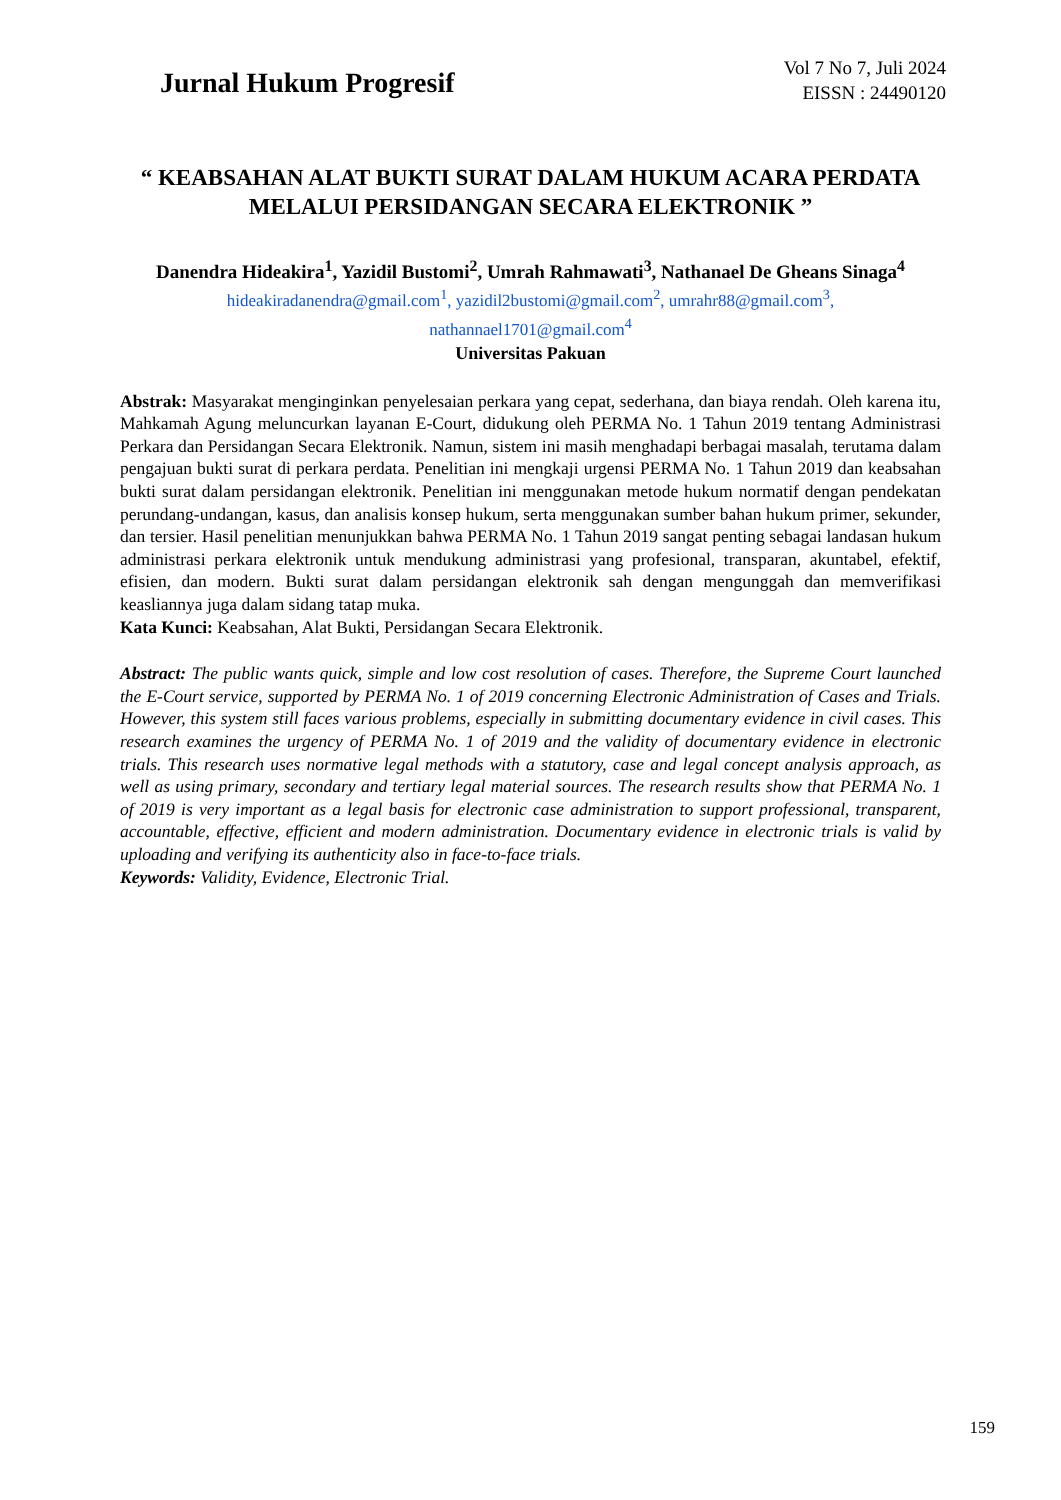Jurnal Hukum Progresif
Vol 7 No 7, Juli 2024
EISSN : 24490120
“ KEABSAHAN ALAT BUKTI SURAT DALAM HUKUM ACARA PERDATA MELALUI PERSIDANGAN SECARA ELEKTRONIK ”
Danendra Hideakira<sup>1</sup>, Yazidil Bustomi<sup>2</sup>, Umrah Rahmawati<sup>3</sup>, Nathanael De Gheans Sinaga<sup>4</sup>
hideakiradanendra@gmail.com<sup>1</sup>, yazidil2bustomi@gmail.com<sup>2</sup>, umrahr88@gmail.com<sup>3</sup>,
nathannael1701@gmail.com<sup>4</sup>
Universitas Pakuan
Abstrak: Masyarakat menginginkan penyelesaian perkara yang cepat, sederhana, dan biaya rendah. Oleh karena itu, Mahkamah Agung meluncurkan layanan E-Court, didukung oleh PERMA No. 1 Tahun 2019 tentang Administrasi Perkara dan Persidangan Secara Elektronik. Namun, sistem ini masih menghadapi berbagai masalah, terutama dalam pengajuan bukti surat di perkara perdata. Penelitian ini mengkaji urgensi PERMA No. 1 Tahun 2019 dan keabsahan bukti surat dalam persidangan elektronik. Penelitian ini menggunakan metode hukum normatif dengan pendekatan perundang-undangan, kasus, dan analisis konsep hukum, serta menggunakan sumber bahan hukum primer, sekunder, dan tersier. Hasil penelitian menunjukkan bahwa PERMA No. 1 Tahun 2019 sangat penting sebagai landasan hukum administrasi perkara elektronik untuk mendukung administrasi yang profesional, transparan, akuntabel, efektif, efisien, dan modern. Bukti surat dalam persidangan elektronik sah dengan mengunggah dan memverifikasi keasliannya juga dalam sidang tatap muka.
Kata Kunci: Keabsahan, Alat Bukti, Persidangan Secara Elektronik.
Abstract: The public wants quick, simple and low cost resolution of cases. Therefore, the Supreme Court launched the E-Court service, supported by PERMA No. 1 of 2019 concerning Electronic Administration of Cases and Trials. However, this system still faces various problems, especially in submitting documentary evidence in civil cases. This research examines the urgency of PERMA No. 1 of 2019 and the validity of documentary evidence in electronic trials. This research uses normative legal methods with a statutory, case and legal concept analysis approach, as well as using primary, secondary and tertiary legal material sources. The research results show that PERMA No. 1 of 2019 is very important as a legal basis for electronic case administration to support professional, transparent, accountable, effective, efficient and modern administration. Documentary evidence in electronic trials is valid by uploading and verifying its authenticity also in face-to-face trials.
Keywords: Validity, Evidence, Electronic Trial.
159